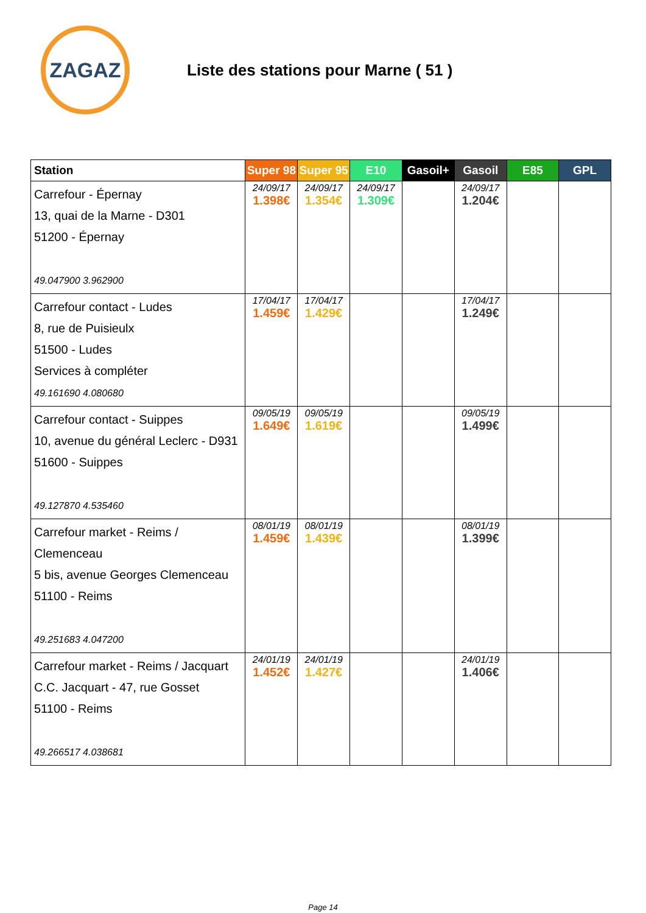ZAGAZ
Liste des stations pour Marne ( 51 )
| Station | Super 98 | Super 95 | E10 | Gasoil+ | Gasoil | E85 | GPL |
| --- | --- | --- | --- | --- | --- | --- | --- |
| Carrefour - Épernay 13, quai de la Marne - D301 51200 - Épernay 49.047900 3.962900 | 24/09/17 1.398€ | 24/09/17 1.354€ | 24/09/17 1.309€ | | 24/09/17 1.204€ | | |
| Carrefour contact - Ludes 8, rue de Puisieulx 51500 - Ludes Services à compléter 49.161690 4.080680 | 17/04/17 1.459€ | 17/04/17 1.429€ | | | 17/04/17 1.249€ | | |
| Carrefour contact - Suippes 10, avenue du général Leclerc - D931 51600 - Suippes 49.127870 4.535460 | 09/05/19 1.649€ | 09/05/19 1.619€ | | | 09/05/19 1.499€ | | |
| Carrefour market - Reims / Clemenceau 5 bis, avenue Georges Clemenceau 51100 - Reims 49.251683 4.047200 | 08/01/19 1.459€ | 08/01/19 1.439€ | | | 08/01/19 1.399€ | | |
| Carrefour market - Reims / Jacquart C.C. Jacquart - 47, rue Gosset 51100 - Reims 49.266517 4.038681 | 24/01/19 1.452€ | 24/01/19 1.427€ | | | 24/01/19 1.406€ | | |
Page 14